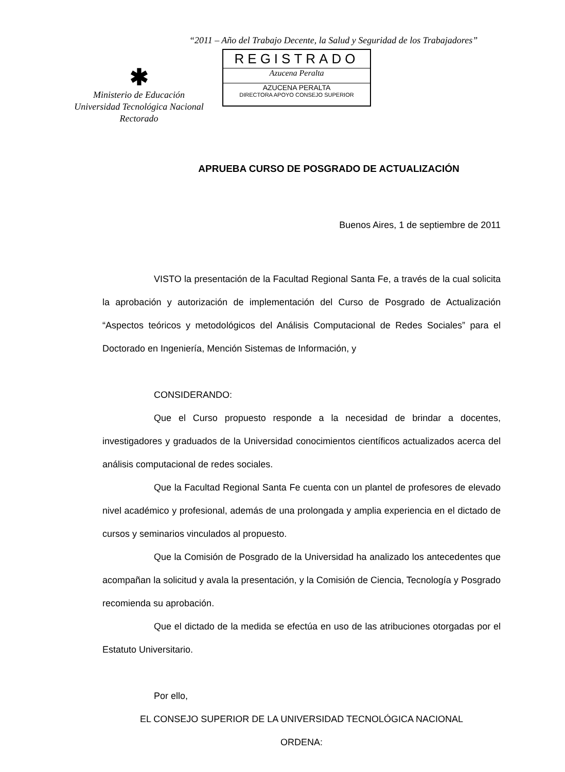“2011 – Año del Trabajo Decente, la Salud y Seguridad de los Trabajadores”
✱
Ministerio de Educación
Universidad Tecnológica Nacional
Rectorado
REGISTRADO
Azucena Peralta
AZUCENA PERALTA
DIRECTORA APOYO CONSEJO SUPERIOR
APRUEBA CURSO DE POSGRADO DE ACTUALIZACIÓN
Buenos Aires, 1 de septiembre de 2011
VISTO la presentación de la Facultad Regional Santa Fe, a través de la cual solicita la aprobación y autorización de implementación del Curso de Posgrado de Actualización “Aspectos teóricos y metodológicos del Análisis Computacional de Redes Sociales” para el Doctorado en Ingeniería, Mención Sistemas de Información, y
CONSIDERANDO:
Que el Curso propuesto responde a la necesidad de brindar a docentes, investigadores y graduados de la Universidad conocimientos científicos actualizados acerca del análisis computacional de redes sociales.
Que la Facultad Regional Santa Fe cuenta con un plantel de profesores de elevado nivel académico y profesional, además de una prolongada y amplia experiencia en el dictado de cursos y seminarios vinculados al propuesto.
Que la Comisión de Posgrado de la Universidad ha analizado los antecedentes que acompañan la solicitud y avala la presentación, y la Comisión de Ciencia, Tecnología y Posgrado recomienda su aprobación.
Que el dictado de la medida se efectúa en uso de las atribuciones otorgadas por el Estatuto Universitario.
Por ello,
EL CONSEJO SUPERIOR DE LA UNIVERSIDAD TECNOLÓGICA NACIONAL
ORDENA: